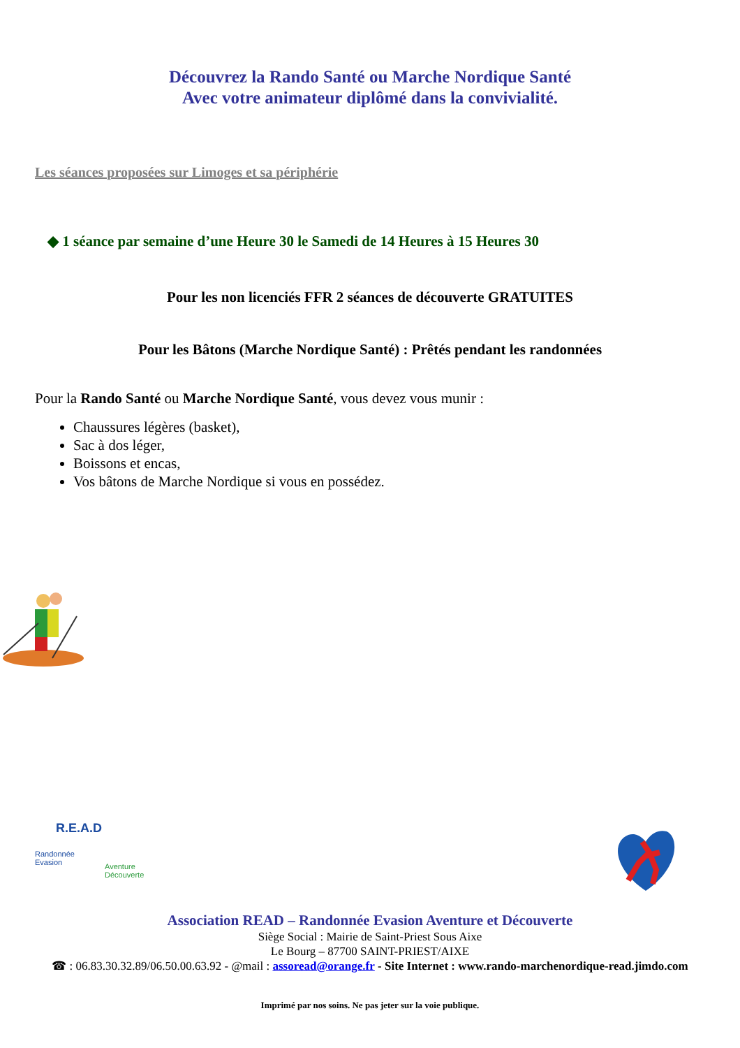Découvrez la Rando Santé ou Marche Nordique Santé
Avec votre animateur diplômé dans la convivialité.
Les séances proposées sur Limoges et sa périphérie
◆ 1 séance par semaine d’une Heure 30 le Samedi de 14 Heures à 15 Heures 30
Pour les non licenciés FFR 2 séances de découverte GRATUITES
Pour les Bâtons (Marche Nordique Santé) : Prêtés pendant les randonnées
Pour la Rando Santé ou Marche Nordique Santé, vous devez vous munir :
Chaussures légères (basket),
Sac à dos léger,
Boissons et encas,
Vos bâtons de Marche Nordique si vous en possédez.
R.E.A.D
Randonnée
Evasion
Aventure
Découverte
Association READ – Randonnée Evasion Aventure et Découverte
Siège Social : Mairie de Saint-Priest Sous Aixe
Le Bourg – 87700 SAINT-PRIEST/AIXE
☎ : 06.83.30.32.89/06.50.00.63.92 - @mail : assoread@orange.fr - Site Internet : www.rando-marchenordique-read.jimdo.com
Imprimé par nos soins. Ne pas jeter sur la voie publique.